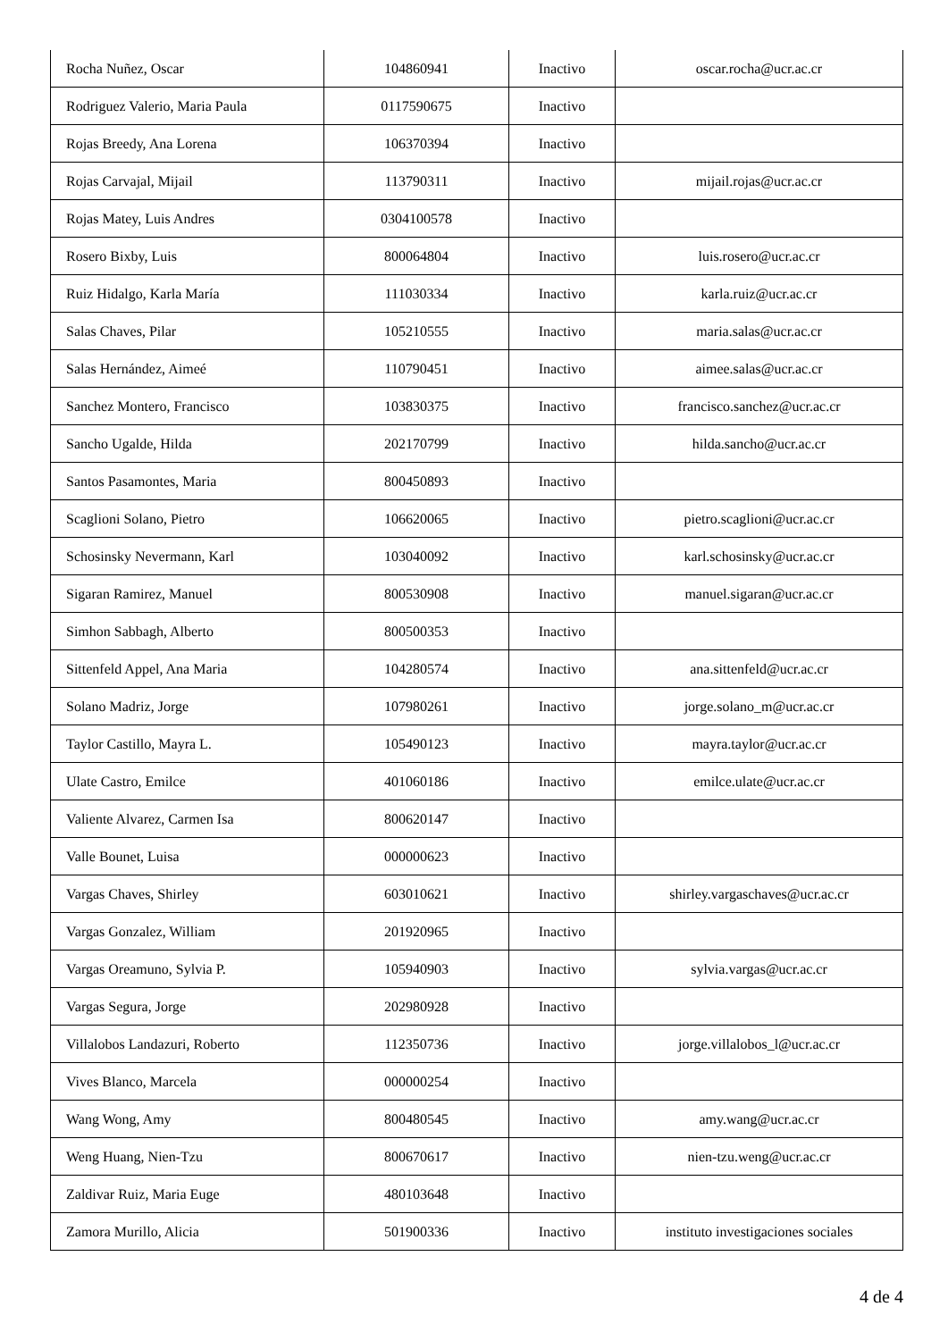| Rocha Nuñez, Oscar | 104860941 | Inactivo | oscar.rocha@ucr.ac.cr |
| Rodriguez Valerio, Maria Paula | 0117590675 | Inactivo | |
| Rojas Breedy, Ana Lorena | 106370394 | Inactivo | |
| Rojas Carvajal, Mijail | 113790311 | Inactivo | mijail.rojas@ucr.ac.cr |
| Rojas Matey, Luis Andres | 0304100578 | Inactivo | |
| Rosero Bixby, Luis | 800064804 | Inactivo | luis.rosero@ucr.ac.cr |
| Ruiz Hidalgo, Karla María | 111030334 | Inactivo | karla.ruiz@ucr.ac.cr |
| Salas Chaves, Pilar | 105210555 | Inactivo | maria.salas@ucr.ac.cr |
| Salas Hernández, Aimeé | 110790451 | Inactivo | aimee.salas@ucr.ac.cr |
| Sanchez Montero, Francisco | 103830375 | Inactivo | francisco.sanchez@ucr.ac.cr |
| Sancho Ugalde, Hilda | 202170799 | Inactivo | hilda.sancho@ucr.ac.cr |
| Santos Pasamontes, Maria | 800450893 | Inactivo | |
| Scaglioni Solano, Pietro | 106620065 | Inactivo | pietro.scaglioni@ucr.ac.cr |
| Schosinsky Nevermann, Karl | 103040092 | Inactivo | karl.schosinsky@ucr.ac.cr |
| Sigaran Ramirez, Manuel | 800530908 | Inactivo | manuel.sigaran@ucr.ac.cr |
| Simhon Sabbagh, Alberto | 800500353 | Inactivo | |
| Sittenfeld Appel, Ana Maria | 104280574 | Inactivo | ana.sittenfeld@ucr.ac.cr |
| Solano Madriz, Jorge | 107980261 | Inactivo | jorge.solano_m@ucr.ac.cr |
| Taylor Castillo, Mayra L. | 105490123 | Inactivo | mayra.taylor@ucr.ac.cr |
| Ulate Castro, Emilce | 401060186 | Inactivo | emilce.ulate@ucr.ac.cr |
| Valiente Alvarez, Carmen Isa | 800620147 | Inactivo | |
| Valle Bounet, Luisa | 000000623 | Inactivo | |
| Vargas Chaves, Shirley | 603010621 | Inactivo | shirley.vargaschaves@ucr.ac.cr |
| Vargas Gonzalez, William | 201920965 | Inactivo | |
| Vargas Oreamuno, Sylvia P. | 105940903 | Inactivo | sylvia.vargas@ucr.ac.cr |
| Vargas Segura, Jorge | 202980928 | Inactivo | |
| Villalobos Landazuri, Roberto | 112350736 | Inactivo | jorge.villalobos_l@ucr.ac.cr |
| Vives Blanco, Marcela | 000000254 | Inactivo | |
| Wang Wong, Amy | 800480545 | Inactivo | amy.wang@ucr.ac.cr |
| Weng Huang, Nien-Tzu | 800670617 | Inactivo | nien-tzu.weng@ucr.ac.cr |
| Zaldivar Ruiz, Maria Euge | 480103648 | Inactivo | |
| Zamora Murillo, Alicia | 501900336 | Inactivo | instituto investigaciones sociales |
4 de 4